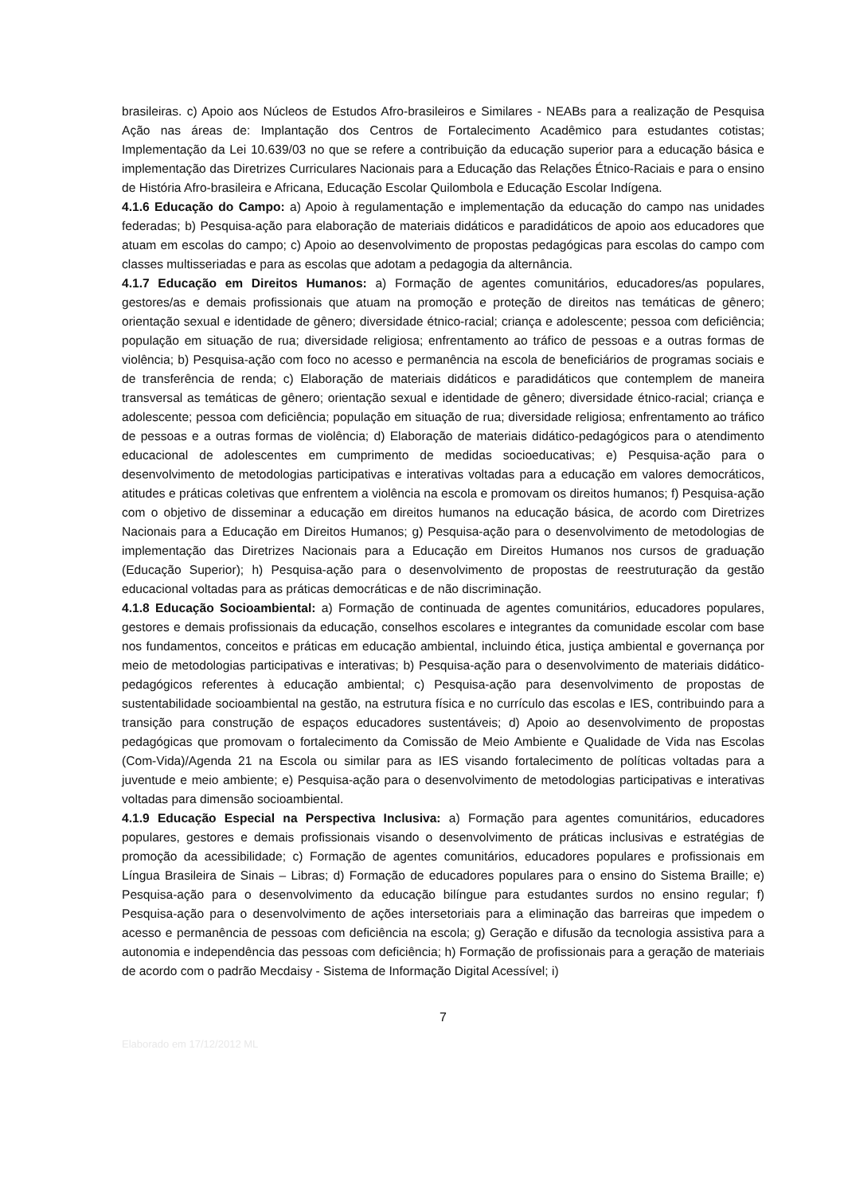brasileiras. c) Apoio aos Núcleos de Estudos Afro-brasileiros e Similares - NEABs para a realização de Pesquisa Ação nas áreas de: Implantação dos Centros de Fortalecimento Acadêmico para estudantes cotistas; Implementação da Lei 10.639/03 no que se refere a contribuição da educação superior para a educação básica e implementação das Diretrizes Curriculares Nacionais para a Educação das Relações Étnico-Raciais e para o ensino de História Afro-brasileira e Africana, Educação Escolar Quilombola e Educação Escolar Indígena.
4.1.6 Educação do Campo: a) Apoio à regulamentação e implementação da educação do campo nas unidades federadas; b) Pesquisa-ação para elaboração de materiais didáticos e paradidáticos de apoio aos educadores que atuam em escolas do campo; c) Apoio ao desenvolvimento de propostas pedagógicas para escolas do campo com classes multisseriadas e para as escolas que adotam a pedagogia da alternância.
4.1.7 Educação em Direitos Humanos: a) Formação de agentes comunitários, educadores/as populares, gestores/as e demais profissionais que atuam na promoção e proteção de direitos nas temáticas de gênero; orientação sexual e identidade de gênero; diversidade étnico-racial; criança e adolescente; pessoa com deficiência; população em situação de rua; diversidade religiosa; enfrentamento ao tráfico de pessoas e a outras formas de violência; b) Pesquisa-ação com foco no acesso e permanência na escola de beneficiários de programas sociais e de transferência de renda; c) Elaboração de materiais didáticos e paradidáticos que contemplem de maneira transversal as temáticas de gênero; orientação sexual e identidade de gênero; diversidade étnico-racial; criança e adolescente; pessoa com deficiência; população em situação de rua; diversidade religiosa; enfrentamento ao tráfico de pessoas e a outras formas de violência; d) Elaboração de materiais didático-pedagógicos para o atendimento educacional de adolescentes em cumprimento de medidas socioeducativas; e) Pesquisa-ação para o desenvolvimento de metodologias participativas e interativas voltadas para a educação em valores democráticos, atitudes e práticas coletivas que enfrentem a violência na escola e promovam os direitos humanos; f) Pesquisa-ação com o objetivo de disseminar a educação em direitos humanos na educação básica, de acordo com Diretrizes Nacionais para a Educação em Direitos Humanos; g) Pesquisa-ação para o desenvolvimento de metodologias de implementação das Diretrizes Nacionais para a Educação em Direitos Humanos nos cursos de graduação (Educação Superior); h) Pesquisa-ação para o desenvolvimento de propostas de reestruturação da gestão educacional voltadas para as práticas democráticas e de não discriminação.
4.1.8 Educação Socioambiental: a) Formação de continuada de agentes comunitários, educadores populares, gestores e demais profissionais da educação, conselhos escolares e integrantes da comunidade escolar com base nos fundamentos, conceitos e práticas em educação ambiental, incluindo ética, justiça ambiental e governança por meio de metodologias participativas e interativas; b) Pesquisa-ação para o desenvolvimento de materiais didático-pedagógicos referentes à educação ambiental; c) Pesquisa-ação para desenvolvimento de propostas de sustentabilidade socioambiental na gestão, na estrutura física e no currículo das escolas e IES, contribuindo para a transição para construção de espaços educadores sustentáveis; d) Apoio ao desenvolvimento de propostas pedagógicas que promovam o fortalecimento da Comissão de Meio Ambiente e Qualidade de Vida nas Escolas (Com-Vida)/Agenda 21 na Escola ou similar para as IES visando fortalecimento de políticas voltadas para a juventude e meio ambiente; e) Pesquisa-ação para o desenvolvimento de metodologias participativas e interativas voltadas para dimensão socioambiental.
4.1.9 Educação Especial na Perspectiva Inclusiva: a) Formação para agentes comunitários, educadores populares, gestores e demais profissionais visando o desenvolvimento de práticas inclusivas e estratégias de promoção da acessibilidade; c) Formação de agentes comunitários, educadores populares e profissionais em Língua Brasileira de Sinais – Libras; d) Formação de educadores populares para o ensino do Sistema Braille; e) Pesquisa-ação para o desenvolvimento da educação bilíngue para estudantes surdos no ensino regular; f) Pesquisa-ação para o desenvolvimento de ações intersetoriais para a eliminação das barreiras que impedem o acesso e permanência de pessoas com deficiência na escola; g) Geração e difusão da tecnologia assistiva para a autonomia e independência das pessoas com deficiência; h) Formação de profissionais para a geração de materiais de acordo com o padrão Mecdaisy - Sistema de Informação Digital Acessível; i)
7
Elaborado em 17/12/2012 ML